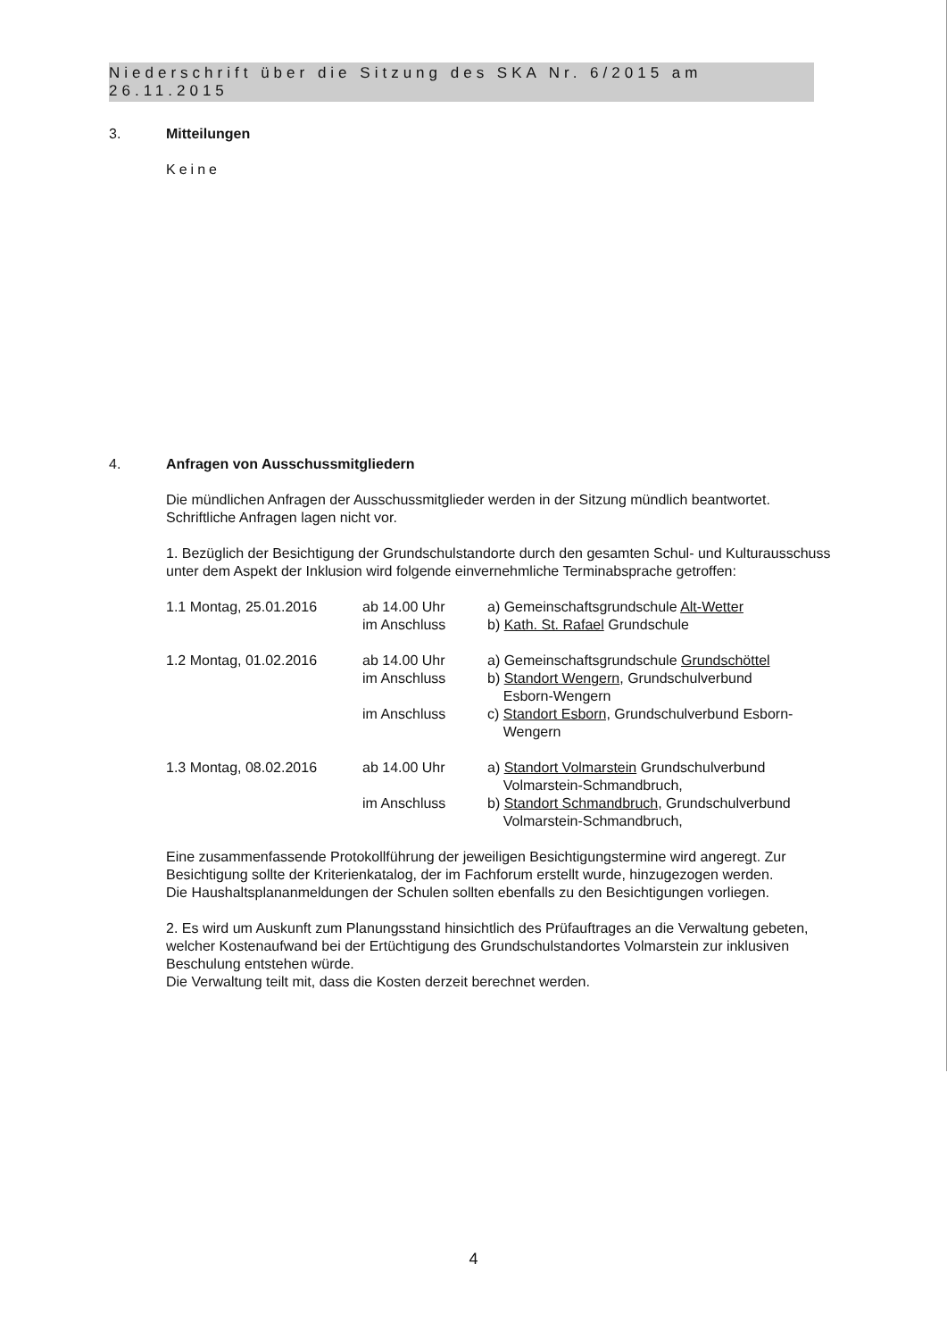Niederschrift über die Sitzung des SKA Nr. 6/2015 am 26.11.2015
3. Mitteilungen
Keine
4. Anfragen von Ausschussmitgliedern
Die mündlichen Anfragen der Ausschussmitglieder werden in der Sitzung mündlich beantwortet. Schriftliche Anfragen lagen nicht vor.
1. Bezüglich der Besichtigung der Grundschulstandorte durch den gesamten Schul- und Kulturausschuss unter dem Aspekt der Inklusion wird folgende einvernehmliche Terminabsprache getroffen:
| 1.1 Montag, 25.01.2016 | ab 14.00 Uhr | a) Gemeinschaftsgrundschule Alt-Wetter |
| | im Anschluss | b) Kath. St. Rafael Grundschule |
| 1.2 Montag, 01.02.2016 | ab 14.00 Uhr | a) Gemeinschaftsgrundschule Grundschöttel |
| | im Anschluss | b) Standort Wengern , Grundschulverbund Esborn-Wengern |
| | im Anschluss | c) Standort Esborn, Grundschulverbund Esborn- Wengern |
| 1.3 Montag, 08.02.2016 | ab 14.00 Uhr | a) Standort Volmarstein Grundschulverbund Volmarstein-Schmandbruch, |
| | im Anschluss | b) Standort Schmandbruch, Grundschulverbund Volmarstein-Schmandbruch, |
Eine zusammenfassende Protokollführung der jeweiligen Besichtigungstermine wird angeregt. Zur Besichtigung sollte der Kriterienkatalog, der im Fachforum erstellt wurde, hinzugezogen werden.
Die Haushaltsplananmeldungen der Schulen sollten ebenfalls zu den Besichtigungen vorliegen.
2. Es wird um Auskunft zum Planungsstand hinsichtlich des Prüfauftrages an die Verwaltung gebeten, welcher Kostenaufwand bei der Ertüchtigung des Grundschulstandortes Volmarstein zur inklusiven Beschulung entstehen würde.
Die Verwaltung teilt mit, dass die Kosten derzeit berechnet werden.
4